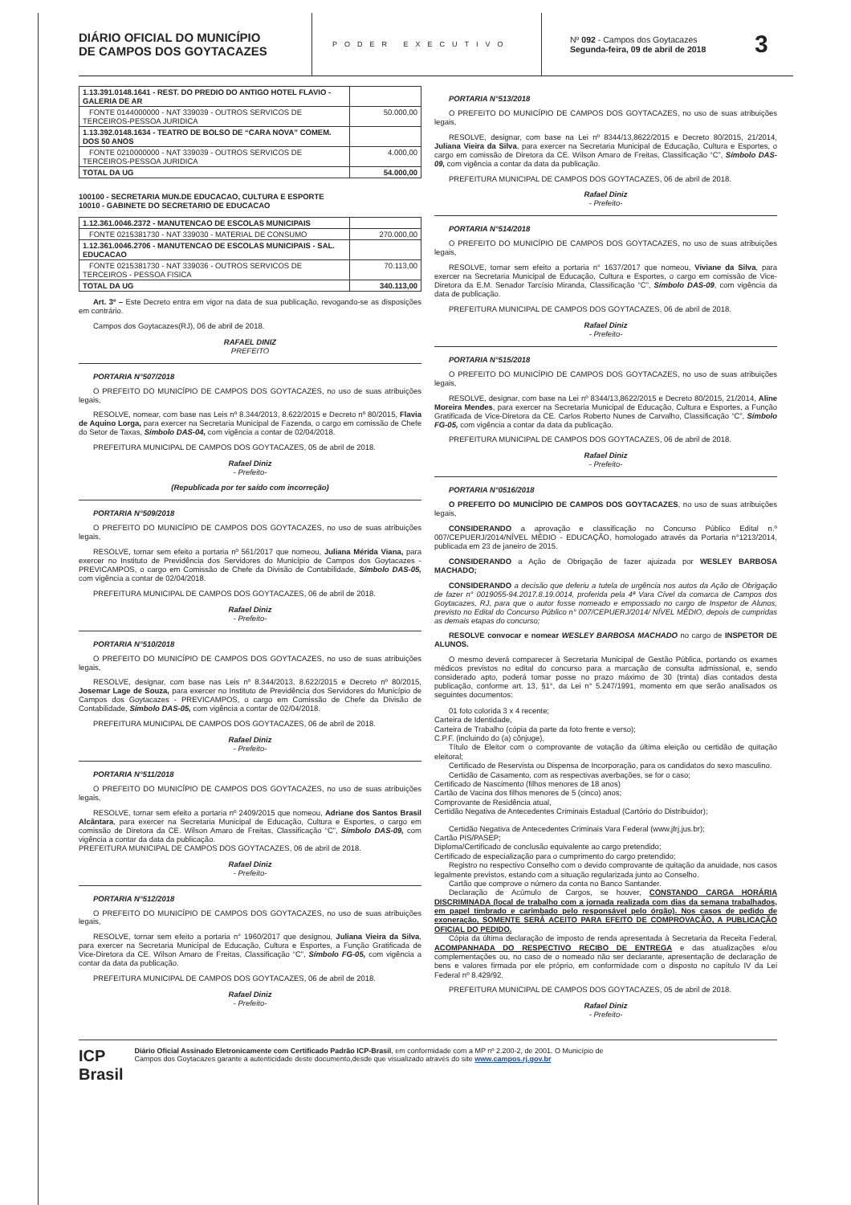DIÁRIO OFICIAL DO MUNICÍPIO
DE CAMPOS DOS GOYTACAZES
PODER EXECUTIVO
Nº 092 - Campos dos Goytacazes
Segunda-feira, 09 de abril de 2018
3
| 1.13.391.0148.1641 - REST. DO PREDIO DO ANTIGO HOTEL FLAVIO - GALERIA DE AR | |
| FONTE 0144000000 - NAT 339039 - OUTROS SERVICOS DE TERCEIROS-PESSOA JURIDICA | 50.000,00 |
| 1.13.392.0148.1634 - TEATRO DE BOLSO DE “CARA NOVA” COMEM. DOS 50 ANOS | |
| FONTE 0210000000 - NAT 339039 - OUTROS SERVICOS DE TERCEIROS-PESSOA JURIDICA | 4.000,00 |
| TOTAL DA UG | 54.000,00 |
100100 - SECRETARIA MUN.DE EDUCACAO, CULTURA E ESPORTE
10010 - GABINETE DO SECRETARIO DE EDUCACAO
| 1.12.361.0046.2372 - MANUTENCAO DE ESCOLAS MUNICIPAIS | |
| FONTE 0215381730 - NAT 339030 - MATERIAL DE CONSUMO | 270.000,00 |
| 1.12.361.0046.2706 - MANUTENCAO DE ESCOLAS MUNICIPAIS - SAL. EDUCACAO | |
| FONTE 0215381730 - NAT 339036 - OUTROS SERVICOS DE TERCEIROS - PESSOA FISICA | 70.113,00 |
| TOTAL DA UG | 340.113,00 |
Art. 3º – Este Decreto entra em vigor na data de sua publicação, revogando-se as disposições em contrário.
Campos dos Goytacazes(RJ), 06 de abril de 2018.
RAFAEL DINIZ
PREFEITO
PORTARIA N°507/2018
O PREFEITO DO MUNICÍPIO DE CAMPOS DOS GOYTACAZES, no uso de suas atribuições legais,
RESOLVE, nomear, com base nas Leis nº 8.344/2013, 8.622/2015 e Decreto nº 80/2015, Flavia de Aquino Lorga, para exercer na Secretaria Municipal de Fazenda, o cargo em comissão de Chefe do Setor de Taxas, Símbolo DAS-04, com vigência a contar de 02/04/2018.
PREFEITURA MUNICIPAL DE CAMPOS DOS GOYTACAZES, 05 de abril de 2018.
Rafael Diniz
- Prefeito-
(Republicada por ter saído com incorreção)
PORTARIA N°509/2018
O PREFEITO DO MUNICÍPIO DE CAMPOS DOS GOYTACAZES, no uso de suas atribuições legais,
RESOLVE, tornar sem efeito a portaria nº 561/2017 que nomeou, Juliana Mérida Viana, para exercer no Instituto de Previdência dos Servidores do Município de Campos dos Goytacazes - PREVICAMPOS, o cargo em Comissão de Chefe da Divisão de Contabilidade, Símbolo DAS-05, com vigência a contar de 02/04/2018.
PREFEITURA MUNICIPAL DE CAMPOS DOS GOYTACAZES, 06 de abril de 2018.
Rafael Diniz
- Prefeito-
PORTARIA N°510/2018
O PREFEITO DO MUNICÍPIO DE CAMPOS DOS GOYTACAZES, no uso de suas atribuições legais,
RESOLVE, designar, com base nas Leis nº 8.344/2013, 8.622/2015 e Decreto nº 80/2015, Josemar Lage de Souza, para exercer no Instituto de Previdência dos Servidores do Município de Campos dos Goytacazes - PREVICAMPOS, o cargo em Comissão de Chefe da Divisão de Contabilidade, Símbolo DAS-05, com vigência a contar de 02/04/2018.
PREFEITURA MUNICIPAL DE CAMPOS DOS GOYTACAZES, 06 de abril de 2018.
Rafael Diniz
- Prefeito-
PORTARIA N°511/2018
O PREFEITO DO MUNICÍPIO DE CAMPOS DOS GOYTACAZES, no uso de suas atribuições legais,
RESOLVE, tornar sem efeito a portaria nº 2409/2015 que nomeou, Adriane dos Santos Brasil Alcântara, para exercer na Secretaria Municipal de Educação, Cultura e Esportes, o cargo em comissão de Diretora da CE. Wilson Amaro de Freitas, Classificação “C”, Símbolo DAS-09, com vigência a contar da data da publicação.
PREFEITURA MUNICIPAL DE CAMPOS DOS GOYTACAZES, 06 de abril de 2018.
Rafael Diniz
- Prefeito-
PORTARIA N°512/2018
O PREFEITO DO MUNICÍPIO DE CAMPOS DOS GOYTACAZES, no uso de suas atribuições legais,
RESOLVE, tornar sem efeito a portaria n° 1960/2017 que designou, Juliana Vieira da Silva, para exercer na Secretaria Municipal de Educação, Cultura e Esportes, a Função Gratificada de Vice-Diretora da CE. Wilson Amaro de Freitas, Classificação “C”, Símbolo FG-05, com vigência a contar da data da publicação.
PREFEITURA MUNICIPAL DE CAMPOS DOS GOYTACAZES, 06 de abril de 2018.
Rafael Diniz
- Prefeito-
PORTARIA N°513/2018
O PREFEITO DO MUNICÍPIO DE CAMPOS DOS GOYTACAZES, no uso de suas atribuições legais,
RESOLVE, designar, com base na Lei nº 8344/13,8622/2015 e Decreto 80/2015, 21/2014, Juliana Vieira da Silva, para exercer na Secretaria Municipal de Educação, Cultura e Esportes, o cargo em comissão de Diretora da CE. Wilson Amaro de Freitas, Classificação “C”, Símbolo DAS-09, com vigência a contar da data da publicação.
PREFEITURA MUNICIPAL DE CAMPOS DOS GOYTACAZES, 06 de abril de 2018.
Rafael Diniz
- Prefeito-
PORTARIA N°514/2018
O PREFEITO DO MUNICÍPIO DE CAMPOS DOS GOYTACAZES, no uso de suas atribuições legais,
RESOLVE, tornar sem efeito a portaria n° 1637/2017 que nomeou, Viviane da Silva, para exercer na Secretaria Municipal de Educação, Cultura e Esportes, o cargo em comissão de Vice-Diretora da E.M. Senador Tarcísio Miranda, Classificação “C”, Símbolo DAS-09, com vigência da data de publicação.
PREFEITURA MUNICIPAL DE CAMPOS DOS GOYTACAZES, 06 de abril de 2018.
Rafael Diniz
- Prefeito-
PORTARIA N°515/2018
O PREFEITO DO MUNICÍPIO DE CAMPOS DOS GOYTACAZES, no uso de suas atribuições legais,
RESOLVE, designar, com base na Lei nº 8344/13,8622/2015 e Decreto 80/2015, 21/2014, Aline Moreira Mendes, para exercer na Secretaria Municipal de Educação, Cultura e Esportes, a Função Gratificada de Vice-Diretora da CE. Carlos Roberto Nunes de Carvalho, Classificação “C”, Símbolo FG-05, com vigência a contar da data da publicação.
PREFEITURA MUNICIPAL DE CAMPOS DOS GOYTACAZES, 06 de abril de 2018.
Rafael Diniz
- Prefeito-
PORTARIA N°0516/2018
O PREFEITO DO MUNICÍPIO DE CAMPOS DOS GOYTACAZES, no uso de suas atribuições legais,
CONSIDERANDO a aprovação e classificação no Concurso Público Edital n.º 007/CEPUERJ/2014/NÍVEL MÉDIO - EDUCAÇÃO, homologado através da Portaria n°1213/2014, publicada em 23 de janeiro de 2015.
CONSIDERANDO a Ação de Obrigação de fazer ajuizada por WESLEY BARBOSA MACHADO;
CONSIDERANDO a decisão que deferiu a tutela de urgência nos autos da Ação de Obrigação de fazer n° 0019055-94.2017.8.19.0014, proferida pela 4ª Vara Cível da comarca de Campos dos Goytacazes, RJ, para que o autor fosse nomeado e empossado no cargo de Inspetor de Alunos, previsto no Edital do Concurso Público n° 007/CEPUERJ/2014/ NÍVEL MÉDIO, depois de cumpridas as demais etapas do concurso;
RESOLVE convocar e nomear WESLEY BARBOSA MACHADO no cargo de INSPETOR DE ALUNOS.
O mesmo deverá comparecer à Secretaria Municipal de Gestão Pública, portando os exames médicos previstos no edital do concurso para a marcação de consulta admissional, e, sendo considerado apto, poderá tomar posse no prazo máximo de 30 (trinta) dias contados desta publicação, conforme art. 13, §1°, da Lei n° 5.247/1991, momento em que serão analisados os seguintes documentos:
01 foto colorida 3 x 4 recente;
Carteira de Identidade,
Carteira de Trabalho (cópia da parte da foto frente e verso);
C.P.F. (incluindo do (a) cônjuge),
Título de Eleitor com o comprovante de votação da última eleição ou certidão de quitação eleitoral;
Certificado de Reservista ou Dispensa de Incorporação, para os candidatos do sexo masculino.
Certidão de Casamento, com as respectivas averbações, se for o caso;
Certificado de Nascimento (filhos menores de 18 anos)
Cartão de Vacina dos filhos menores de 5 (cinco) anos;
Comprovante de Residência atual,
Certidão Negativa de Antecedentes Criminais Estadual (Cartório do Distribuidor);
Certidão Negativa de Antecedentes Criminais Vara Federal (www.jfrj.jus.br);
Cartão PIS/PASEP;
Diploma/Certificado de conclusão equivalente ao cargo pretendido;
Certificado de especialização para o cumprimento do cargo pretendido;
Registro no respectivo Conselho com o devido comprovante de quitação da anuidade, nos casos legalmente previstos, estando com a situação regularizada junto ao Conselho.
Cartão que comprove o número da conta no Banco Santander.
Declaração de Acúmulo de Cargos, se houver, CONSTANDO CARGA HORÁRIA DISCRIMINADA (local de trabalho com a jornada realizada com dias da semana trabalhados, em papel timbrado e carimbado pelo responsável pelo órgão). Nos casos de pedido de exoneração, SOMENTE SERÁ ACEITO PARA EFEITO DE COMPROVAÇÃO, A PUBLICAÇÃO OFICIAL DO PEDIDO.
Cópia da última declaração de imposto de renda apresentada à Secretaria da Receita Federal, ACOMPANHADA DO RESPECTIVO RECIBO DE ENTREGA e das atualizações e/ou complementações ou, no caso de o nomeado não ser declarante, apresentação de declaração de bens e valores firmada por ele próprio, em conformidade com o disposto no capítulo IV da Lei Federal nº 8.429/92.
PREFEITURA MUNICIPAL DE CAMPOS DOS GOYTACAZES, 05 de abril de 2018.
Rafael Diniz
- Prefeito-
ICP
Brasil
Diário Oficial Assinado Eletronicamente com Certificado Padrão ICP-Brasil, em conformidade com a MP nº 2.200-2, de 2001. O Município de
Campos dos Goytacazes garante a autenticidade deste documento,desde que visualizado através do site www.campos.rj.gov.br